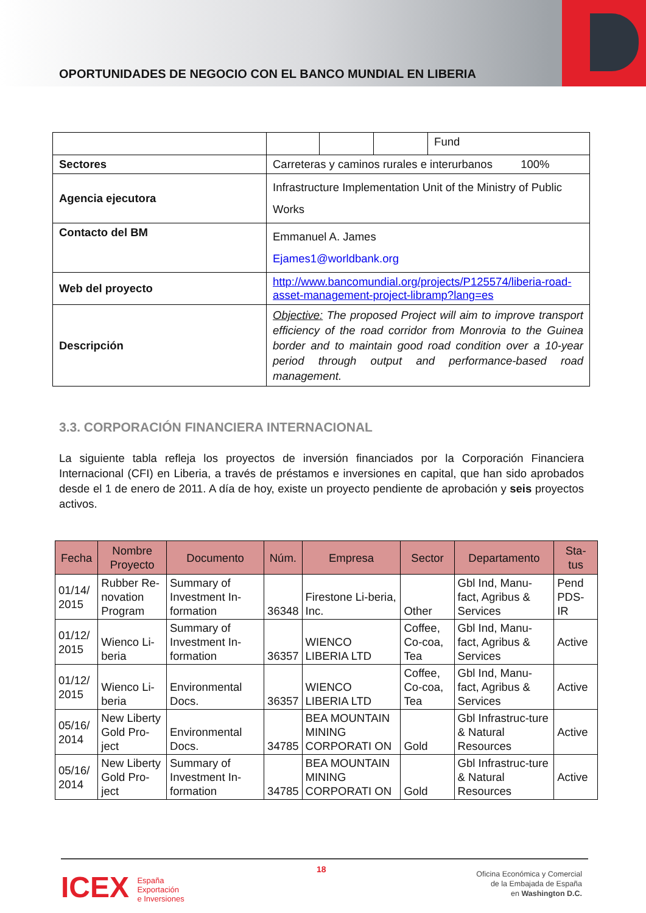OPORTUNIDADES DE NEGOCIO CON EL BANCO MUNDIAL EN LIBERIA
| | / / / / Fund / |
| Sectores | Carreteras y caminos rurales e interurbanos 100% |
| Agencia ejecutora | Infrastructure Implementation Unit of the Ministry of Public Works |
| Contacto del BM | Emmanuel A. James Ejames1@worldbank.org |
| Web del proyecto | http://www.bancomundial.org/projects/P125574/liberia-road-asset-management-project-libramp?lang=es |
| Descripción | Objective: The proposed Project will aim to improve transport efficiency of the road corridor from Monrovia to the Guinea border and to maintain good road condition over a 10-year period through output and performance-based road management. |
3.3. CORPORACIÓN FINANCIERA INTERNACIONAL
La siguiente tabla refleja los proyectos de inversión financiados por la Corporación Financiera Internacional (CFI) en Liberia, a través de préstamos e inversiones en capital, que han sido aprobados desde el 1 de enero de 2011. A día de hoy, existe un proyecto pendiente de aprobación y seis proyectos activos.
| Fecha | Nombre Proyecto | Documento | Núm. | Empresa | Sector | Departamento | Sta- tus |
| --- | --- | --- | --- | --- | --- | --- | --- |
| 01/14/ 2015 | Rubber Re-novation Program | Summary of Investment In-formation | 36348 | Firestone Li-beria, Inc. | Other | Gbl Ind, Manu-fact, Agribus & Services | Pend PDS-IR |
| 01/12/ 2015 | Wienco Li-beria | Summary of Investment In-formation | 36357 | WIENCO LIBERIA LTD | Coffee, Co-coa, Tea | Gbl Ind, Manu-fact, Agribus & Services | Active |
| 01/12/ 2015 | Wienco Li-beria | Environmental Docs. | 36357 | WIENCO LIBERIA LTD | Coffee, Co-coa, Tea | Gbl Ind, Manu-fact, Agribus & Services | Active |
| 05/16/ 2014 | New Liberty Gold Pro-ject | Environmental Docs. | 34785 | BEA MOUNTAIN MINING CORPORATI ON | Gold | Gbl Infrastruc-ture & Natural Resources | Active |
| 05/16/ 2014 | New Liberty Gold Pro-ject | Summary of Investment In-formation | 34785 | BEA MOUNTAIN MINING CORPORATI ON | Gold | Gbl Infrastruc-ture & Natural Resources | Active |
18
ICEX España
Exportación
e Inversiones
Oficina Económica y Comercial
de la Embajada de España
en Washington D.C.